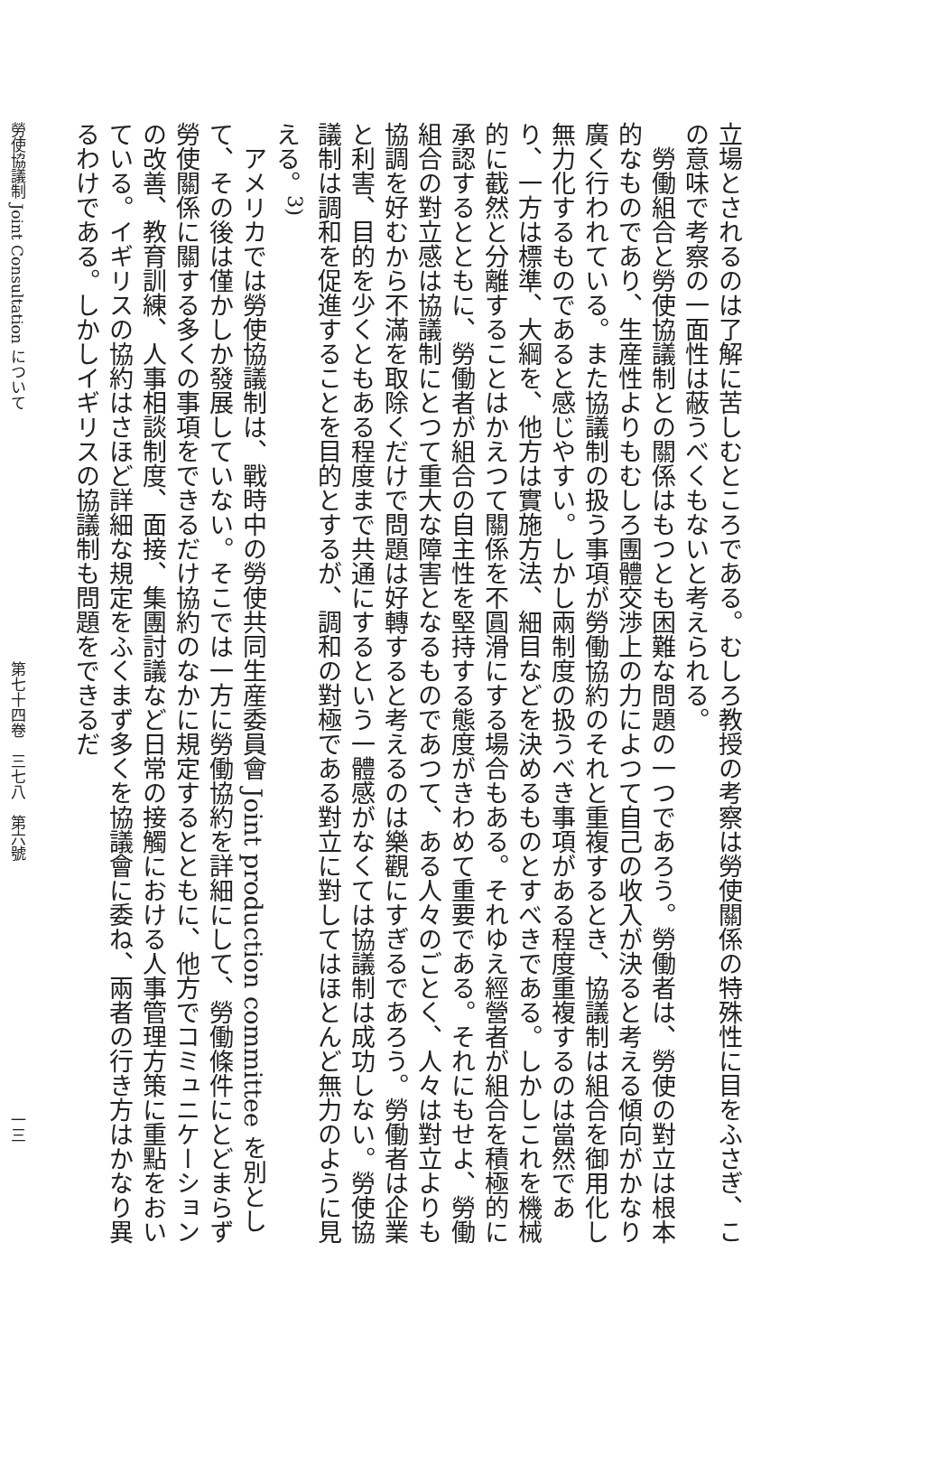立場とされるのは了解に苦しむところである。むしろ教授の考察は勞使關係の特殊性に目をふさぎ、この意味で考察の一面性は蔽うべくもないと考えられる。
勞働組合と勞使協議制との關係はもつとも困難な問題の一つであろう。勞働者は、勞使の對立は根本的なものであり、生産性よりもむしろ團體交渉上の力によつて自己の收入が決ると考える傾向がかなり廣く行われている。また協議制の扱う事項が勞働協約のそれと重複するとき、協議制は組合を御用化し無力化するものであると感じやすい。しかし兩制度の扱うべき事項がある程度重複するのは當然であり、一方は標準、大綱を、他方は實施方法、細目などを決めるものとすべきである。しかしこれを機械的に截然と分離することはかえつて關係を不圓滑にする場合もある。それゆえ經營者が組合を積極的に承認するとともに、勞働者が組合の自主性を堅持する態度がきわめて重要である。それにもせよ、勞働組合の對立感は協議制にとつて重大な障害となるものであつて、ある人々のごとく、人々は對立よりも協調を好むから不滿を取除くだけで問題は好轉すると考えるのは樂觀にすぎるであろう。勞働者は企業と利害、目的を少くともある程度まで共通にするという一體感がなくては協議制は成功しない。勞使協議制は調和を促進することを目的とするが、調和の對極である對立に對してはほとんど無力のように見える。<sup>3)</sup>
アメリカでは勞使協議制は、戰時中の勞使共同生産委員會 Joint production committee を別として、その後は僅かしか發展していない。そこでは一方に勞働協約を詳細にして、勞働條件にとどまらず勞使關係に關する多くの事項をできるだけ協約のなかに規定するとともに、他方でコミュニケーションの改善、教育訓練、人事相談制度、面接、集團討議など日常の接觸における人事管理方策に重點をおいている。イギリスの協約はさほど詳細な規定をふくまず多くを協議會に委ね、兩者の行き方はかなり異るわけである。しかしイギリスの協議制も問題をできるだ
勞使協議制 Joint Consultation について 第七十四卷　三七八　第六號 一三